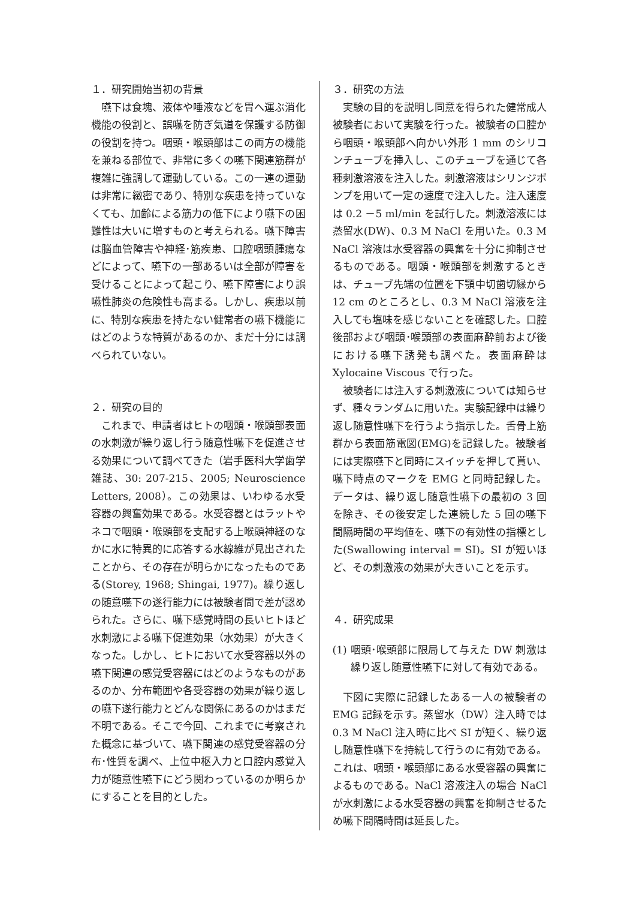１．研究開始当初の背景
嚥下は食塊、液体や唾液などを胃へ運ぶ消化機能の役割と、誤嚥を防ぎ気道を保護する防御の役割を持つ。咽頭・喉頭部はこの両方の機能を兼ねる部位で、非常に多くの嚥下関連筋群が複雑に強調して運動している。この一連の運動は非常に緻密であり、特別な疾患を持っていなくても、加齢による筋力の低下により嚥下の困難性は大いに増すものと考えられる。嚥下障害は脳血管障害や神経･筋疾患、口腔咽頭腫瘍などによって、嚥下の一部あるいは全部が障害を受けることによって起こり、嚥下障害により誤嚥性肺炎の危険性も高まる。しかし、疾患以前に、特別な疾患を持たない健常者の嚥下機能にはどのような特質があるのか、まだ十分には調べられていない。
２．研究の目的
これまで、申請者はヒトの咽頭・喉頭部表面の水刺激が繰り返し行う随意性嚥下を促進させる効果について調べてきた（岩手医科大学歯学雑誌、30: 207-215、2005; Neuroscience Letters, 2008）。この効果は、いわゆる水受容器の興奮効果である。水受容器とはラットやネコで咽頭・喉頭部を支配する上喉頭神経のなかに水に特異的に応答する水線維が見出されたことから、その存在が明らかになったものである(Storey, 1968; Shingai, 1977)。繰り返しの随意嚥下の遂行能力には被験者間で差が認められた。さらに、嚥下感覚時間の長いヒトほど水刺激による嚥下促進効果（水効果）が大きくなった。しかし、ヒトにおいて水受容器以外の嚥下関連の感覚受容器にはどのようなものがあるのか、分布範囲や各受容器の効果が繰り返しの嚥下遂行能力とどんな関係にあるのかはまだ不明である。そこで今回、これまでに考察された概念に基づいて、嚥下関連の感覚受容器の分布･性質を調べ、上位中枢入力と口腔内感覚入力が随意性嚥下にどう関わっているのか明らかにすることを目的とした。
３．研究の方法
実験の目的を説明し同意を得られた健常成人被験者において実験を行った。被験者の口腔から咽頭・喉頭部へ向かい外形 1 mm のシリコンチューブを挿入し、このチューブを通じて各種刺激溶液を注入した。刺激溶液はシリンジポンプを用いて一定の速度で注入した。注入速度は 0.2 －5 ml/min を試行した。刺激溶液には蒸留水(DW)、0.3 M NaCl を用いた。0.3 M NaCl 溶液は水受容器の興奮を十分に抑制させるものである。咽頭・喉頭部を刺激するときは、チューブ先端の位置を下顎中切歯切縁から 12 cm のところとし、0.3 M NaCl 溶液を注入しても塩味を感じないことを確認した。口腔後部および咽頭･喉頭部の表面麻酔前および後における嚥下誘発も調べた。表面麻酔は Xylocaine Viscous で行った。
被験者には注入する刺激液については知らせず、種々ランダムに用いた。実験記録中は繰り返し随意性嚥下を行うよう指示した。舌骨上筋群から表面筋電図(EMG)を記録した。被験者には実際嚥下と同時にスイッチを押して貰い、嚥下時点のマークを EMG と同時記録した。データは、繰り返し随意性嚥下の最初の 3 回を除き、その後安定した連続した 5 回の嚥下間隔時間の平均値を、嚥下の有効性の指標とした(Swallowing interval = SI)。SI が短いほど、その刺激液の効果が大きいことを示す。
４．研究成果
(1)
咽頭･喉頭部に限局して与えた DW 刺激は繰り返し随意性嚥下に対して有効である。
下図に実際に記録したある一人の被験者の EMG 記録を示す。蒸留水（DW）注入時では 0.3 M NaCl 注入時に比べ SI が短く、繰り返し随意性嚥下を持続して行うのに有効である。これは、咽頭・喉頭部にある水受容器の興奮によるものである。NaCl 溶液注入の場合 NaCl が水刺激による水受容器の興奮を抑制させるため嚥下間隔時間は延長した。